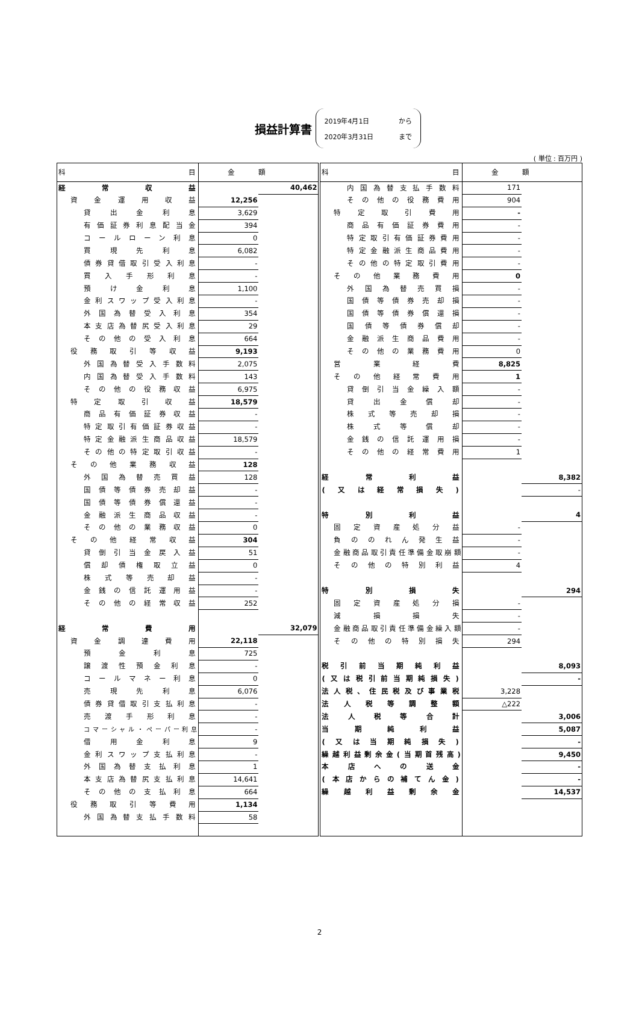損益計算書
2019年4月1日 から
2020年3月31日 まで
( 単位 : 百万円 )
| 科目 | 金額 | | 科目 | 金額 | |
| --- | --- | --- | --- | --- | --- |
| 経常収益 | | 40,462 | 内国為替支払手数料 | 171 | |
| 資金運用収益 | 12,256 | | その他の役務費用 | 904 | |
| 貸出金利息 | 3,629 | | 特定取引費用 | - | |
| 有価証券利息配当金 | 394 | | 商品有価証券費用 | - | |
| コールローン利息 | 0 | | 特定取引有価証券費用 | - | |
| 買現先利息 | 6,082 | | 特定金融派生商品費用 | - | |
| 債券貸借取引受入利息 | - | | その他の特定取引費用 | - | |
| 買入手形利息 | - | | その他業務費用 | 0 | |
| 預け金利息 | 1,100 | | 外国為替売買損 | - | |
| 金利スワップ受入利息 | - | | 国債等債券売却損 | - | |
| 外国為替受入利息 | 354 | | 国債等債券償還損 | - | |
| 本支店為替尻受入利息 | 29 | | 国債等債券償却 | - | |
| その他の受入利息 | 664 | | 金融派生商品費用 | - | |
| 役務取引等収益 | 9,193 | | その他の業務費用 | 0 | |
| 外国為替受入手数料 | 2,075 | | 営業経費 | 8,825 | |
| 内国為替受入手数料 | 143 | | その他経常費用 | 1 | |
| その他の役務収益 | 6,975 | | 貸倒引当金繰入額 | - | |
| 特定取引収益 | 18,579 | | 貸出金償却 | - | |
| 商品有価証券収益 | - | | 株式等売却損 | - | |
| 特定取引有価証券収益 | - | | 株式等償却 | - | |
| 特定金融派生商品収益 | 18,579 | | 金銭の信託運用損 | - | |
| その他の特定取引収益 | - | | その他の経常費用 | 1 | |
| その他業務収益 | 128 | | | | |
| 外国為替売買益 | 128 | | 経常利益 | | 8,382 |
| 国債等債券売却益 | - | | (又は経常損失) | | - |
| 国債等債券償還益 | - | | | | |
| 金融派生商品収益 | - | | 特別利益 | | 4 |
| その他の業務収益 | 0 | | 固定資産処分益 | - | |
| その他経常収益 | 304 | | 負ののれん発生益 | - | |
| 貸倒引当金戻入益 | 51 | | 金融商品取引責任準備金取崩額 | - | |
| 償却債権取立益 | 0 | | その他の特別利益 | 4 | |
| 株式等売却益 | - | | | | |
| 金銭の信託運用益 | - | | 特別損失 | | 294 |
| その他の経常収益 | 252 | | 固定資産処分損 | - | |
| | | | 減損損失 | - | |
| 経常費用 | | 32,079 | 金融商品取引責任準備金繰入額 | - | |
| 資金調達費用 | 22,118 | | その他の特別損失 | 294 | |
| 預金利息 | 725 | | | | |
| 譲渡性預金利息 | - | | 税引前当期純利益 | | 8,093 |
| コールマネー利息 | 0 | | (又は税引前当期純損失) | | - |
| 売現先利息 | 6,076 | | 法人税、住民税及び事業税 | 3,228 | |
| 債券貸借取引支払利息 | - | | 法人税等調整額 | △222 | |
| 売渡手形利息 | - | | 法人税等合計 | | 3,006 |
| コマーシャル・ペーパー利息 | - | | 当期純利益 | | 5,087 |
| 借用金利息 | 9 | | (又は当期純損失) | | - |
| 金利スワップ支払利息 | - | | 繰越利益剰余金(当期首残高) | | 9,450 |
| 外国為替支払利息 | 1 | | 本店への送金 | | - |
| 本支店為替尻支払利息 | 14,641 | | (本店からの補てん金) | | - |
| その他の支払利息 | 664 | | 繰越利益剰余金 | | 14,537 |
| 役務取引等費用 | 1,134 | | | | |
| 外国為替支払手数料 | 58 | | | | |
2